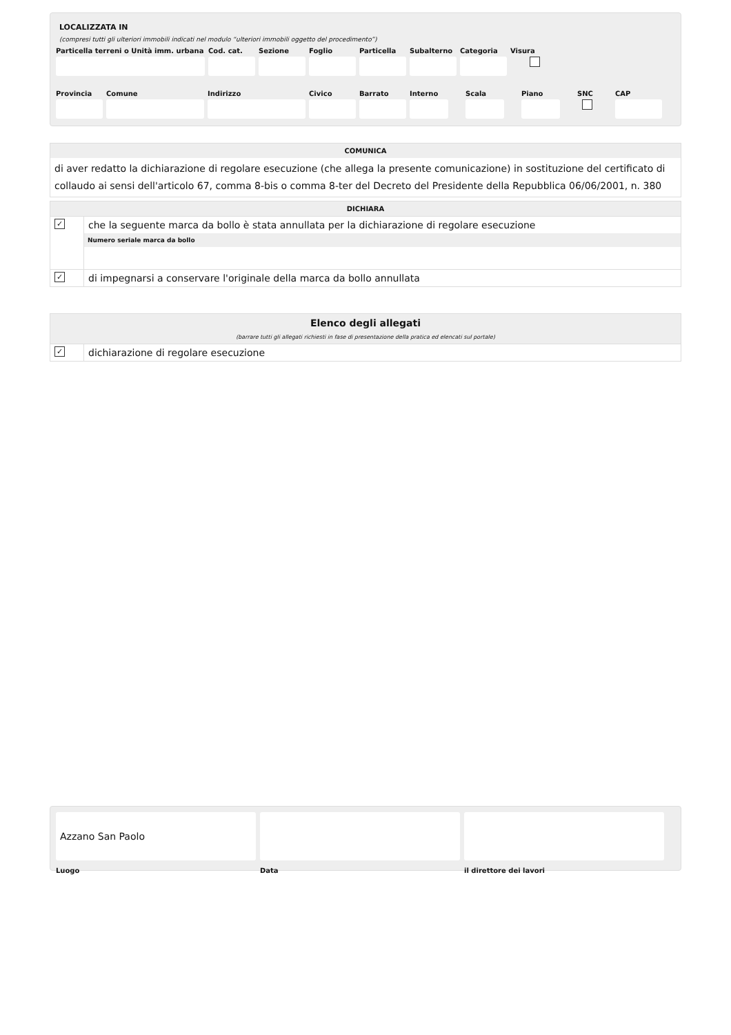LOCALIZZATA IN
(compresi tutti gli ulteriori immobili indicati nel modulo “ulteriori immobili oggetto del procedimento”)
Particella terreni o Unità imm. urbana
Cod. cat.
Sezione Foglio Particella
Subalterno
Categoria
Visura
Provincia
Comune Indirizzo Civico Barrato Interno
Scala Piano SNC CAP
COMUNICA
di aver redatto la dichiarazione di regolare esecuzione (che allega la presente comunicazione) in sostituzione del certificato di collaudo ai sensi dell'articolo 67, comma 8-bis o comma 8-ter del Decreto del Presidente della Repubblica 06/06/2001, n. 380
DICHIARA
✓
che la seguente marca da bollo è stata annullata per la dichiarazione di regolare esecuzione
Numero seriale marca da bollo
✓
di impegnarsi a conservare l'originale della marca da bollo annullata
Elenco degli allegati
(barrare tutti gli allegati richiesti in fase di presentazione della pratica ed elencati sul portale)
✓
dichiarazione di regolare esecuzione
Azzano San Paolo
Luogo
Data il direttore dei lavori